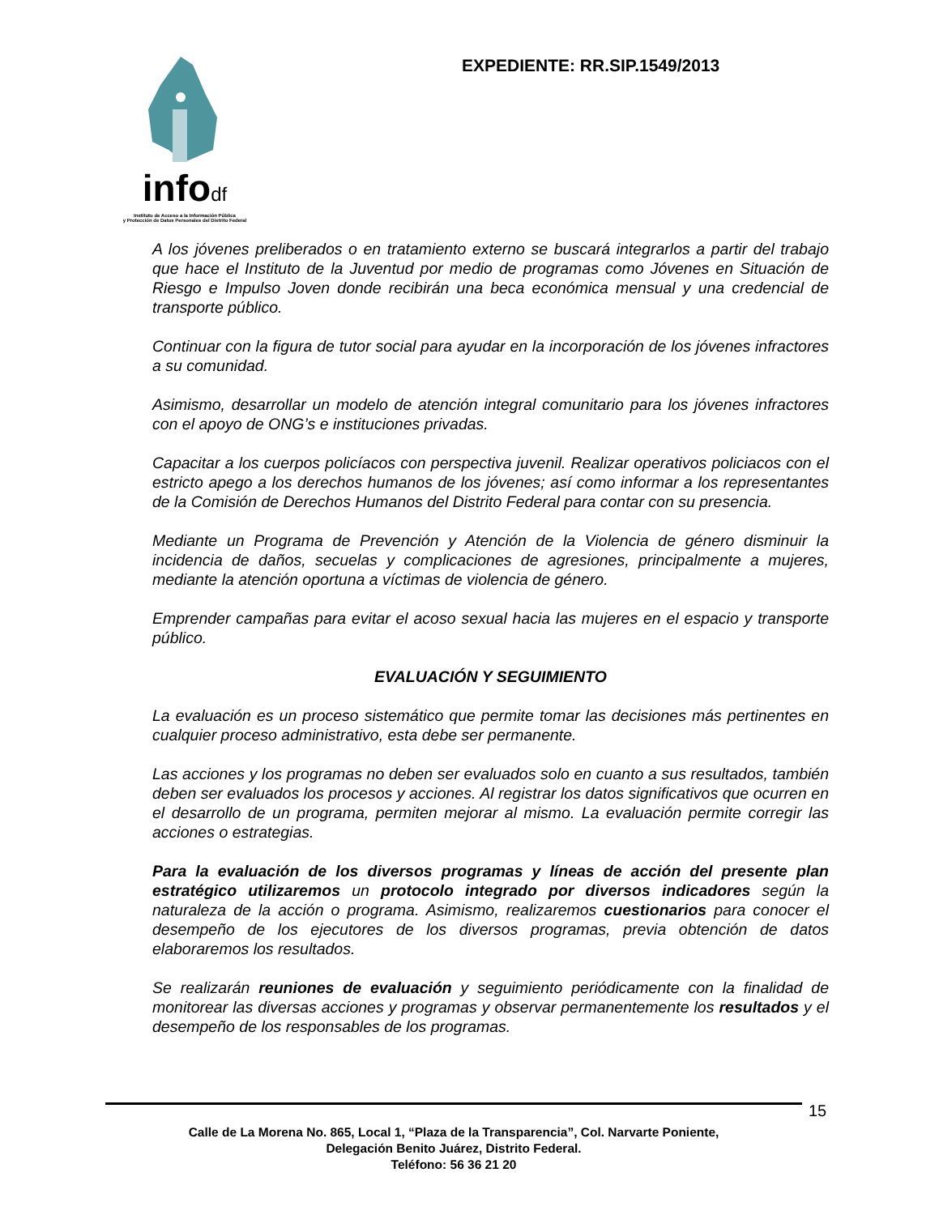infodf
Instituto de Acceso a la Información Pública
y Protección de Datos Personales del Distrito Federal
EXPEDIENTE: RR.SIP.1549/2013
A los jóvenes preliberados o en tratamiento externo se buscará integrarlos a partir del trabajo que hace el Instituto de la Juventud por medio de programas como Jóvenes en Situación de Riesgo e Impulso Joven donde recibirán una beca económica mensual y una credencial de transporte público.
Continuar con la figura de tutor social para ayudar en la incorporación de los jóvenes infractores a su comunidad.
Asimismo, desarrollar un modelo de atención integral comunitario para los jóvenes infractores con el apoyo de ONG’s e instituciones privadas.
Capacitar a los cuerpos policíacos con perspectiva juvenil. Realizar operativos policiacos con el estricto apego a los derechos humanos de los jóvenes; así como informar a los representantes de la Comisión de Derechos Humanos del Distrito Federal para contar con su presencia.
Mediante un Programa de Prevención y Atención de la Violencia de género disminuir la incidencia de daños, secuelas y complicaciones de agresiones, principalmente a mujeres, mediante la atención oportuna a víctimas de violencia de género.
Emprender campañas para evitar el acoso sexual hacia las mujeres en el espacio y transporte público.
EVALUACIÓN Y SEGUIMIENTO
La evaluación es un proceso sistemático que permite tomar las decisiones más pertinentes en cualquier proceso administrativo, esta debe ser permanente.
Las acciones y los programas no deben ser evaluados solo en cuanto a sus resultados, también deben ser evaluados los procesos y acciones. Al registrar los datos significativos que ocurren en el desarrollo de un programa, permiten mejorar al mismo. La evaluación permite corregir las acciones o estrategias.
Para la evaluación de los diversos programas y líneas de acción del presente plan estratégico utilizaremos un protocolo integrado por diversos indicadores según la naturaleza de la acción o programa. Asimismo, realizaremos cuestionarios para conocer el desempeño de los ejecutores de los diversos programas, previa obtención de datos elaboraremos los resultados.
Se realizarán reuniones de evaluación y seguimiento periódicamente con la finalidad de monitorear las diversas acciones y programas y observar permanentemente los resultados y el desempeño de los responsables de los programas.
15
Calle de La Morena No. 865, Local 1, “Plaza de la Transparencia”, Col. Narvarte Poniente,
Delegación Benito Juárez, Distrito Federal.
Teléfono: 56 36 21 20